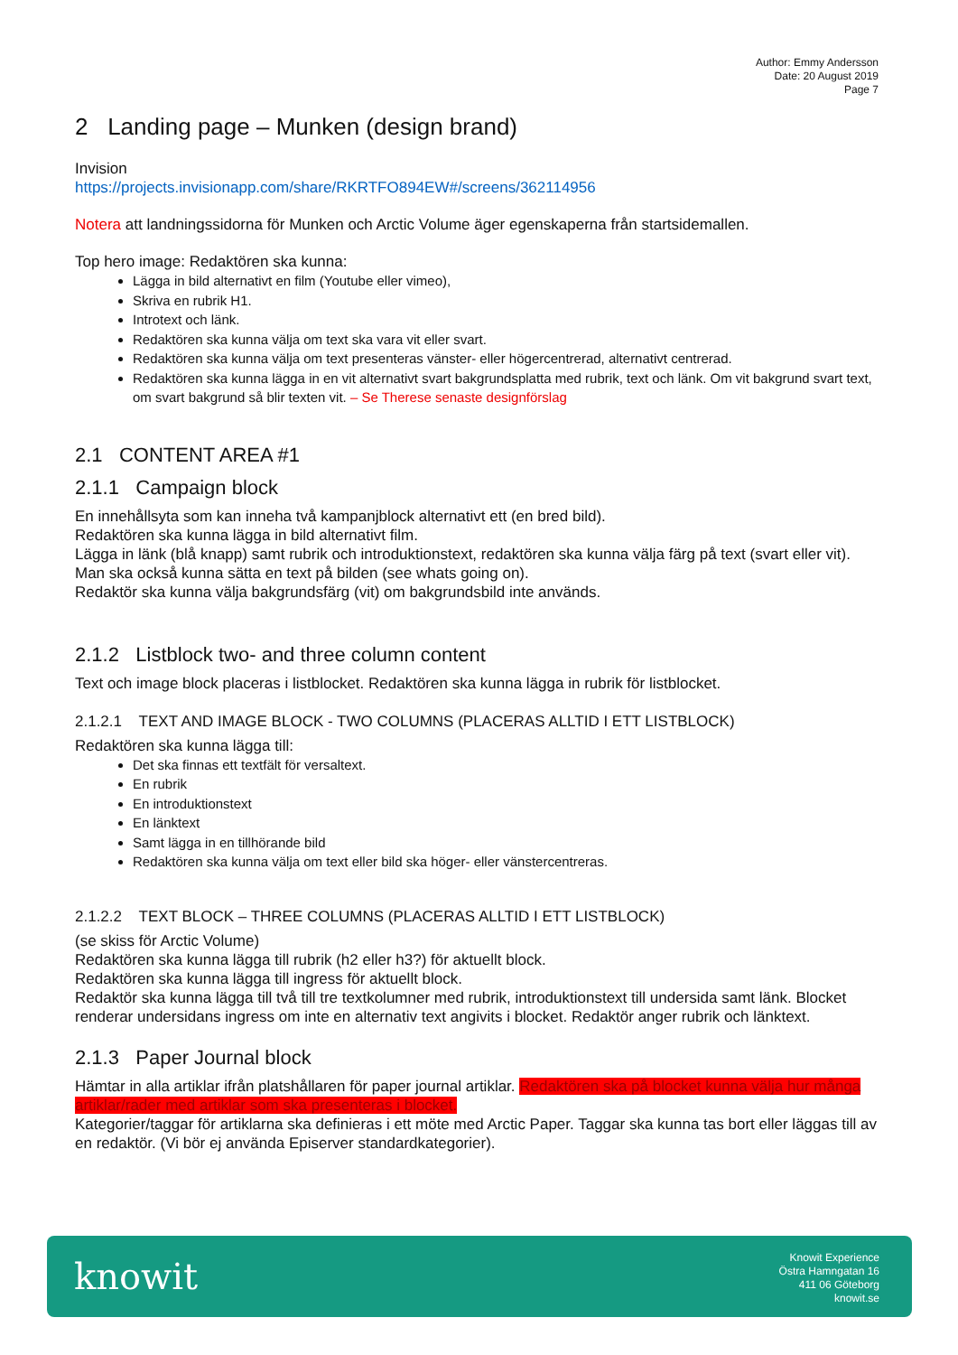Author: Emmy Andersson
Date: 20 August 2019
Page 7
2 Landing page – Munken (design brand)
Invision
https://projects.invisionapp.com/share/RKRTFO894EW#/screens/362114956
Notera att landningssidorna för Munken och Arctic Volume äger egenskaperna från startsidemallen.
Top hero image: Redaktören ska kunna:
Lägga in bild alternativt en film (Youtube eller vimeo),
Skriva en rubrik H1.
Introtext och länk.
Redaktören ska kunna välja om text ska vara vit eller svart.
Redaktören ska kunna välja om text presenteras vänster- eller högercentrerad, alternativt centrerad.
Redaktören ska kunna lägga in en vit alternativt svart bakgrundsplatta med rubrik, text och länk. Om vit bakgrund svart text, om svart bakgrund så blir texten vit. – Se Therese senaste designförslag
2.1 CONTENT AREA #1
2.1.1 Campaign block
En innehållsyta som kan inneha två kampanjblock alternativt ett (en bred bild).
Redaktören ska kunna lägga in bild alternativt film.
Lägga in länk (blå knapp) samt rubrik och introduktionstext, redaktören ska kunna välja färg på text (svart eller vit).
Man ska också kunna sätta en text på bilden (see whats going on).
Redaktör ska kunna välja bakgrundsfärg (vit) om bakgrundsbild inte används.
2.1.2 Listblock two- and three column content
Text och image block placeras i listblocket. Redaktören ska kunna lägga in rubrik för listblocket.
2.1.2.1 TEXT AND IMAGE BLOCK - TWO COLUMNS (PLACERAS ALLTID I ETT LISTBLOCK)
Redaktören ska kunna lägga till:
Det ska finnas ett textfält för versaltext.
En rubrik
En introduktionstext
En länktext
Samt lägga in en tillhörande bild
Redaktören ska kunna välja om text eller bild ska höger- eller vänstercentreras.
2.1.2.2 TEXT BLOCK – THREE COLUMNS (PLACERAS ALLTID I ETT LISTBLOCK)
(se skiss för Arctic Volume)
Redaktören ska kunna lägga till rubrik (h2 eller h3?) för aktuellt block.
Redaktören ska kunna lägga till ingress för aktuellt block.
Redaktör ska kunna lägga till två till tre textkolumner med rubrik, introduktionstext till undersida samt länk. Blocket renderar undersidans ingress om inte en alternativ text angivits i blocket. Redaktör anger rubrik och länktext.
2.1.3 Paper Journal block
Hämtar in alla artiklar ifrån platshållaren för paper journal artiklar. Redaktören ska på blocket kunna välja hur många artiklar/rader med artiklar som ska presenteras i blocket.
Kategorier/taggar för artiklarna ska definieras i ett möte med Arctic Paper. Taggar ska kunna tas bort eller läggas till av en redaktör. (Vi bör ej använda Episerver standardkategorier).
knowit
Knowit Experience
Östra Hamngatan 16
411 06 Göteborg
knowit.se